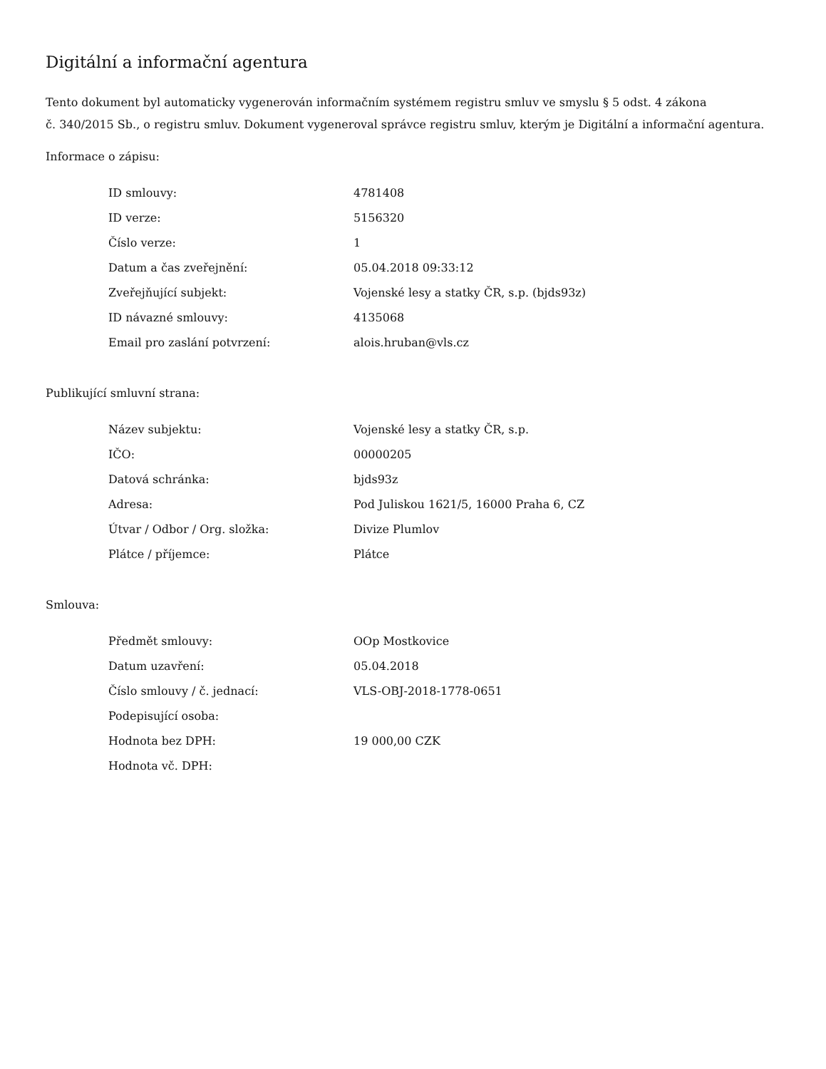Digitální a informační agentura
Tento dokument byl automaticky vygenerován informačním systémem registru smluv ve smyslu § 5 odst. 4 zákona
č. 340/2015 Sb., o registru smluv. Dokument vygeneroval správce registru smluv, kterým je Digitální a informační agentura.
Informace o zápisu:
| ID smlouvy: | 4781408 |
| ID verze: | 5156320 |
| Číslo verze: | 1 |
| Datum a čas zveřejnění: | 05.04.2018 09:33:12 |
| Zveřejňující subjekt: | Vojenské lesy a statky ČR, s.p. (bjds93z) |
| ID návazné smlouvy: | 4135068 |
| Email pro zaslání potvrzení: | alois.hruban@vls.cz |
Publikující smluvní strana:
| Název subjektu: | Vojenské lesy a statky ČR, s.p. |
| IČO: | 00000205 |
| Datová schránka: | bjds93z |
| Adresa: | Pod Juliskou 1621/5, 16000 Praha 6, CZ |
| Útvar / Odbor / Org. složka: | Divize Plumlov |
| Plátce / příjemce: | Plátce |
Smlouva:
| Předmět smlouvy: | OOp Mostkovice |
| Datum uzavření: | 05.04.2018 |
| Číslo smlouvy / č. jednací: | VLS-OBJ-2018-1778-0651 |
| Podepisující osoba: | |
| Hodnota bez DPH: | 19 000,00 CZK |
| Hodnota vč. DPH: | |